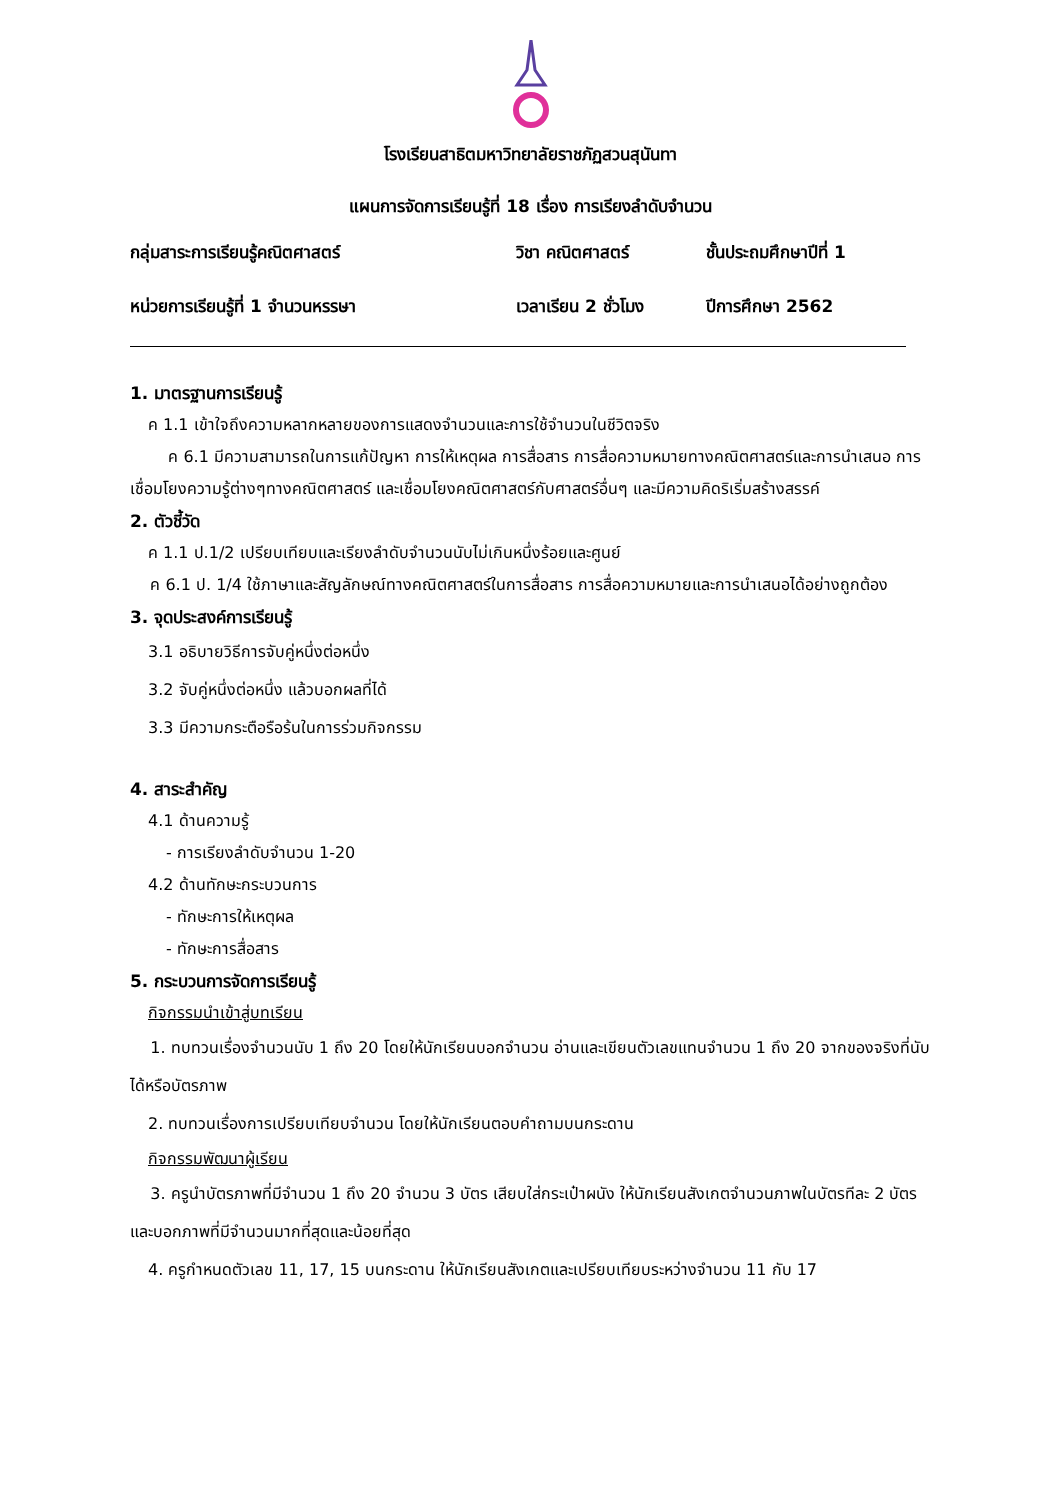โรงเรียนสาธิตมหาวิทยาลัยราชภัฏสวนสุนันทา
แผนการจัดการเรียนรู้ที่ 18 เรื่อง การเรียงลำดับจำนวน
กลุ่มสาระการเรียนรู้คณิตศาสตร์
วิชา คณิตศาสตร์
ชั้นประถมศึกษาปีที่ 1
หน่วยการเรียนรู้ที่ 1 จำนวนหรรษา
เวลาเรียน 2 ชั่วโมง
ปีการศึกษา 2562
1. มาตรฐานการเรียนรู้
ค 1.1 เข้าใจถึงความหลากหลายของการแสดงจำนวนและการใช้จำนวนในชีวิตจริง
ค 6.1 มีความสามารถในการแก้ปัญหา การให้เหตุผล การสื่อสาร การสื่อความหมายทางคณิตศาสตร์และการนำเสนอ การเชื่อมโยงความรู้ต่างๆทางคณิตศาสตร์ และเชื่อมโยงคณิตศาสตร์กับศาสตร์อื่นๆ และมีความคิดริเริ่มสร้างสรรค์
2. ตัวชี้วัด
ค 1.1 ป.1/2 เปรียบเทียบและเรียงลำดับจำนวนนับไม่เกินหนึ่งร้อยและศูนย์
ค 6.1 ป. 1/4 ใช้ภาษาและสัญลักษณ์ทางคณิตศาสตร์ในการสื่อสาร การสื่อความหมายและการนำเสนอได้อย่างถูกต้อง
3. จุดประสงค์การเรียนรู้
3.1 อธิบายวิธีการจับคู่หนึ่งต่อหนึ่ง
3.2 จับคู่หนึ่งต่อหนึ่ง แล้วบอกผลที่ได้
3.3 มีความกระตือรือร้นในการร่วมกิจกรรม
4. สาระสำคัญ
4.1 ด้านความรู้
- การเรียงลำดับจำนวน 1-20
4.2 ด้านทักษะกระบวนการ
- ทักษะการให้เหตุผล
- ทักษะการสื่อสาร
5. กระบวนการจัดการเรียนรู้
กิจกรรมนำเข้าสู่บทเรียน
1. ทบทวนเรื่องจำนวนนับ 1 ถึง 20 โดยให้นักเรียนบอกจำนวน อ่านและเขียนตัวเลขแทนจำนวน 1 ถึง 20 จากของจริงที่นับได้หรือบัตรภาพ
2. ทบทวนเรื่องการเปรียบเทียบจำนวน โดยให้นักเรียนตอบคำถามบนกระดาน
กิจกรรมพัฒนาผู้เรียน
3. ครูนำบัตรภาพที่มีจำนวน 1 ถึง 20 จำนวน 3 บัตร เสียบใส่กระเป๋าผนัง ให้นักเรียนสังเกตจำนวนภาพในบัตรทีละ 2 บัตร และบอกภาพที่มีจำนวนมากที่สุดและน้อยที่สุด
4. ครูกำหนดตัวเลข 11, 17, 15 บนกระดาน ให้นักเรียนสังเกตและเปรียบเทียบระหว่างจำนวน 11 กับ 17